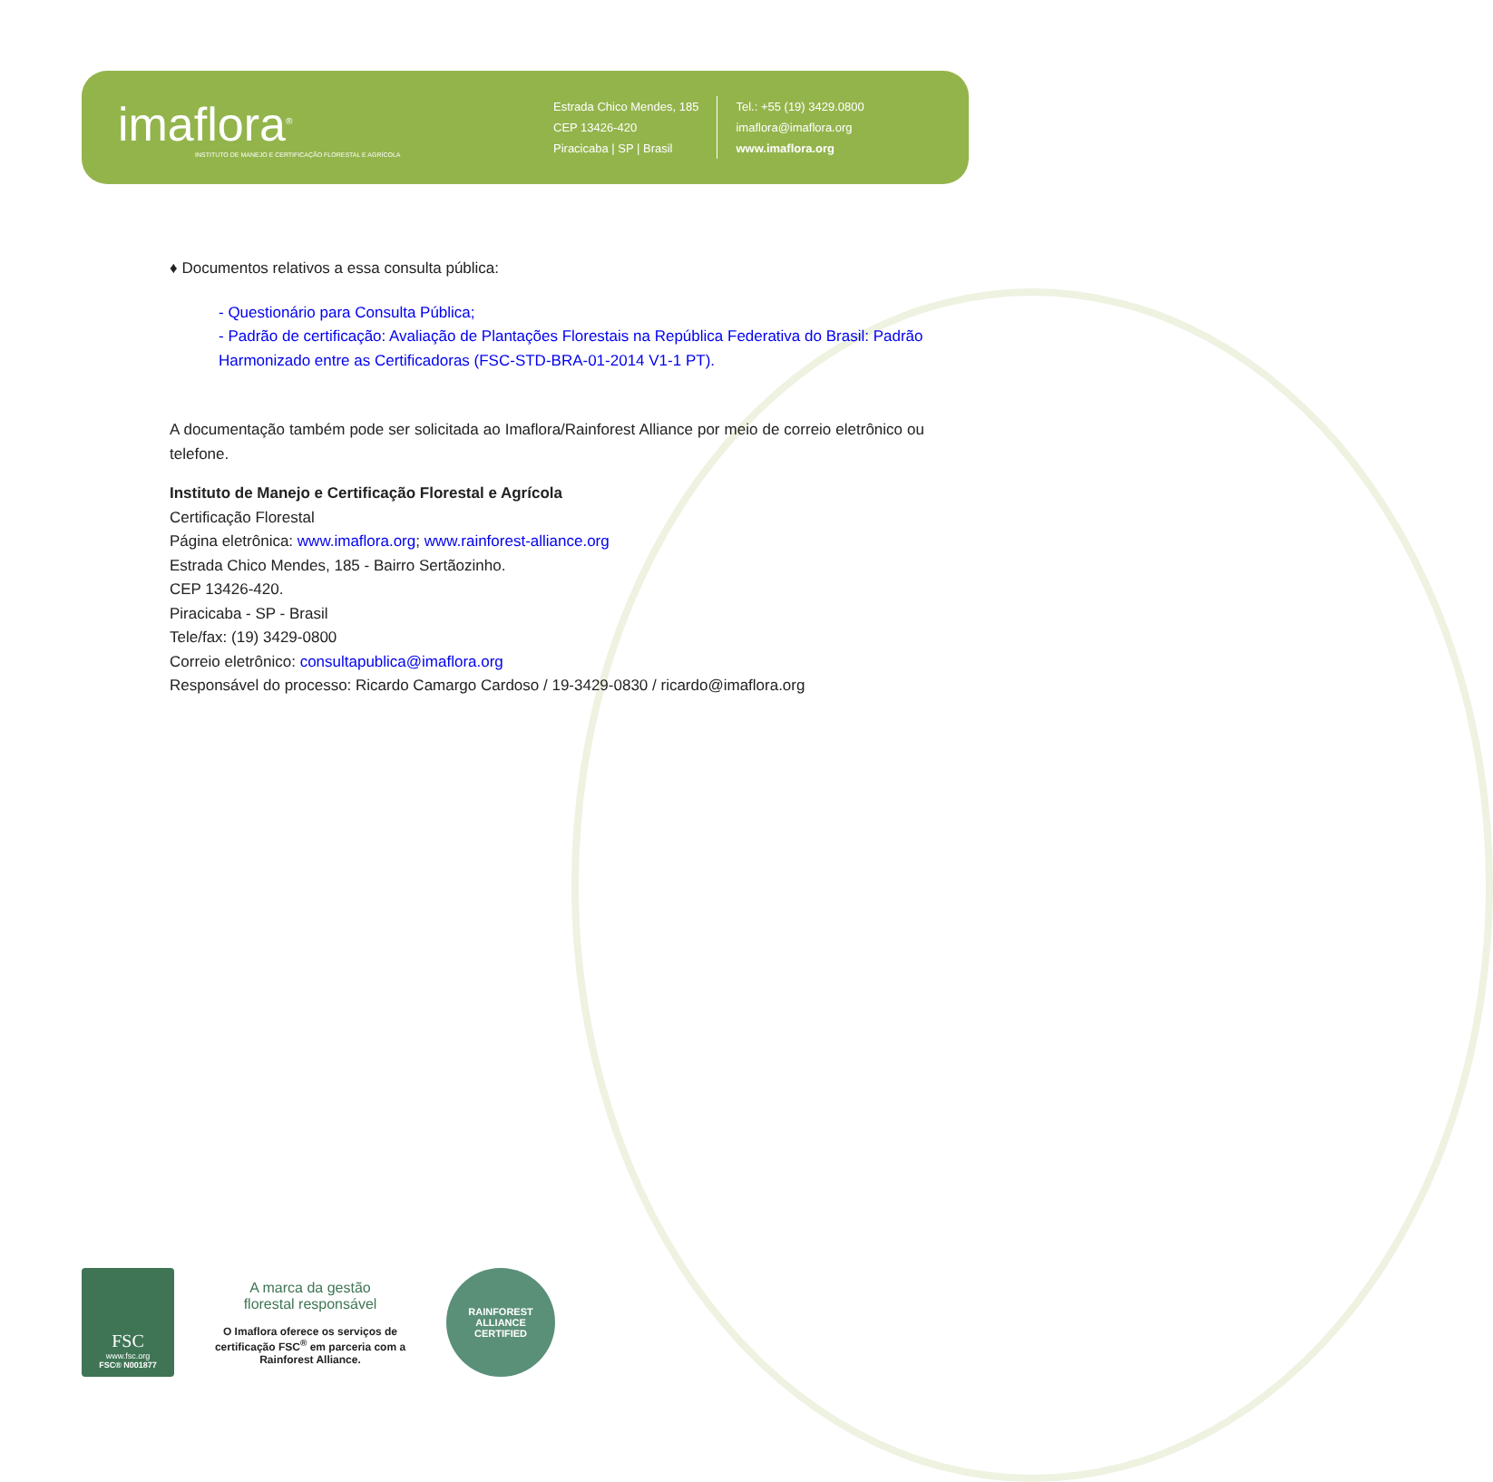imaflora<sup>®</sup>
INSTITUTO DE MANEJO E CERTIFICAÇÃO FLORESTAL E AGRÍCOLA
Estrada Chico Mendes, 185
CEP 13426-420
Piracicaba | SP | Brasil
Tel.: +55 (19) 3429.0800
imaflora@imaflora.org
www.imaflora.org
♦ Documentos relativos a essa consulta pública:
- Questionário para Consulta Pública;
- Padrão de certificação: Avaliação de Plantações Florestais na República Federativa do Brasil: Padrão Harmonizado entre as Certificadoras (FSC-STD-BRA-01-2014 V1-1 PT).
A documentação também pode ser solicitada ao Imaflora/Rainforest Alliance por meio de correio eletrônico ou telefone.
Instituto de Manejo e Certificação Florestal e Agrícola
Certificação Florestal
Página eletrônica: www.imaflora.org; www.rainforest-alliance.org
Estrada Chico Mendes, 185 - Bairro Sertãozinho.
CEP 13426-420.
Piracicaba - SP - Brasil
Tele/fax: (19) 3429-0800
Correio eletrônico: consultapublica@imaflora.org
Responsável do processo: Ricardo Camargo Cardoso / 19-3429-0830 / ricardo@imaflora.org
FSC
www.fsc.org
FSC® N001877
A marca da gestão
florestal responsável
O Imaflora oferece os serviços de certificação FSC<sup>®</sup> em parceria com a Rainforest Alliance.
RAINFOREST ALLIANCE
CERTIFIED